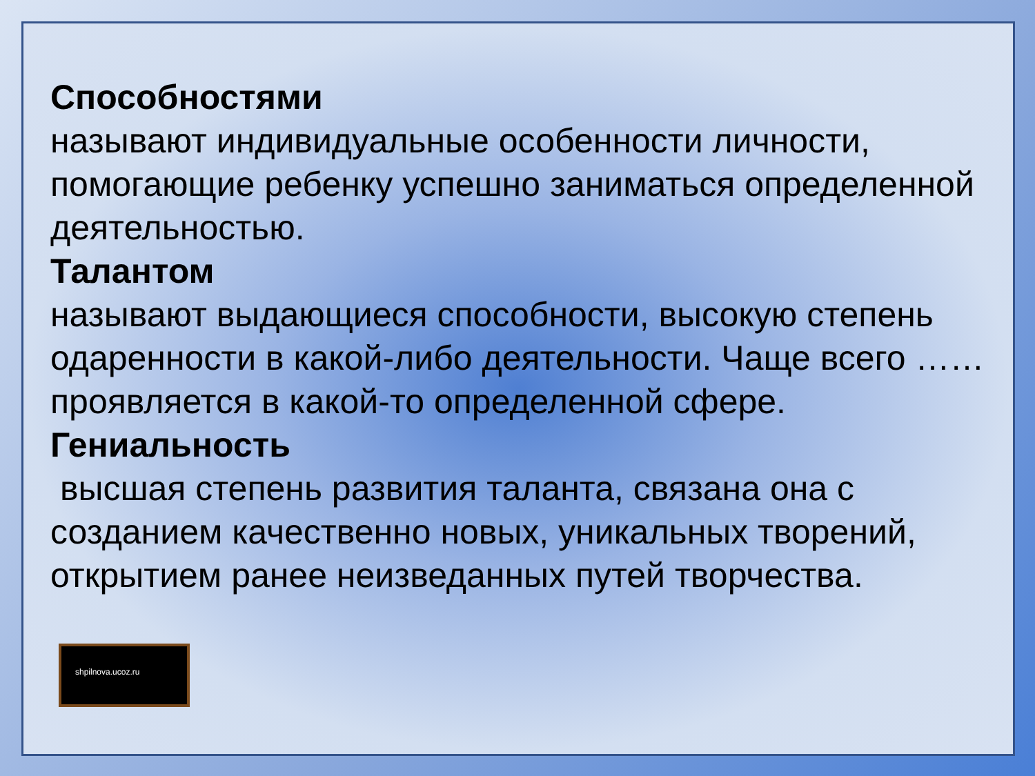Способностями
называют индивидуальные особенности личности, помогающие ребенку успешно заниматься определенной деятельностью.
Талантом
называют выдающиеся способности, высокую степень одаренности в какой-либо деятельности. Чаще всего …… проявляется в какой-то определенной сфере.
Гениальность
высшая степень развития таланта, связана она с созданием качественно новых, уникальных творений, открытием ранее неизведанных путей творчества.
shpilnova.ucoz.ru